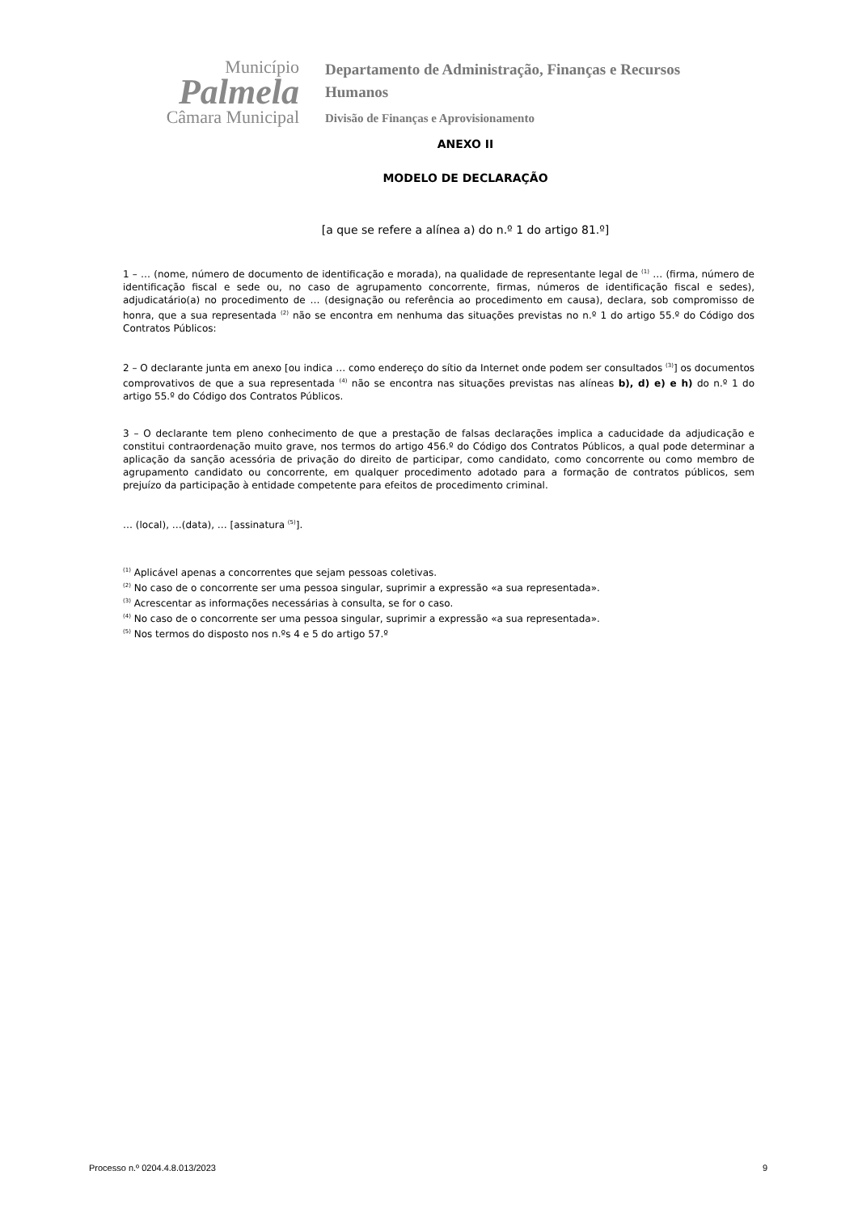Município
Palmela
Câmara Municipal
Departamento de Administração, Finanças e Recursos Humanos
Divisão de Finanças e Aprovisionamento
ANEXO II
MODELO DE DECLARAÇÃO
[a que se refere a alínea a) do n.º 1 do artigo 81.º]
1 – … (nome, número de documento de identificação e morada), na qualidade de representante legal de <sup>(1)</sup> … (firma, número de identificação fiscal e sede ou, no caso de agrupamento concorrente, firmas, números de identificação fiscal e sedes), adjudicatário(a) no procedimento de … (designação ou referência ao procedimento em causa), declara, sob compromisso de honra, que a sua representada <sup>(2)</sup> não se encontra em nenhuma das situações previstas no n.º 1 do artigo 55.º do Código dos Contratos Públicos:
2 – O declarante junta em anexo [ou indica … como endereço do sítio da Internet onde podem ser consultados <sup>(3)</sup>] os documentos comprovativos de que a sua representada <sup>(4)</sup> não se encontra nas situações previstas nas alíneas b), d) e) e h) do n.º 1 do artigo 55.º do Código dos Contratos Públicos.
3 – O declarante tem pleno conhecimento de que a prestação de falsas declarações implica a caducidade da adjudicação e constitui contraordenação muito grave, nos termos do artigo 456.º do Código dos Contratos Públicos, a qual pode determinar a aplicação da sanção acessória de privação do direito de participar, como candidato, como concorrente ou como membro de agrupamento candidato ou concorrente, em qualquer procedimento adotado para a formação de contratos públicos, sem prejuízo da participação à entidade competente para efeitos de procedimento criminal.
… (local), …(data), … [assinatura <sup>(5)</sup>].
<sup>(1)</sup> Aplicável apenas a concorrentes que sejam pessoas coletivas.
<sup>(2)</sup> No caso de o concorrente ser uma pessoa singular, suprimir a expressão «a sua representada».
<sup>(3)</sup> Acrescentar as informações necessárias à consulta, se for o caso.
<sup>(4)</sup> No caso de o concorrente ser uma pessoa singular, suprimir a expressão «a sua representada».
<sup>(5)</sup> Nos termos do disposto nos n.ºs 4 e 5 do artigo 57.º
Processo n.º 0204.4.8.013/2023 9